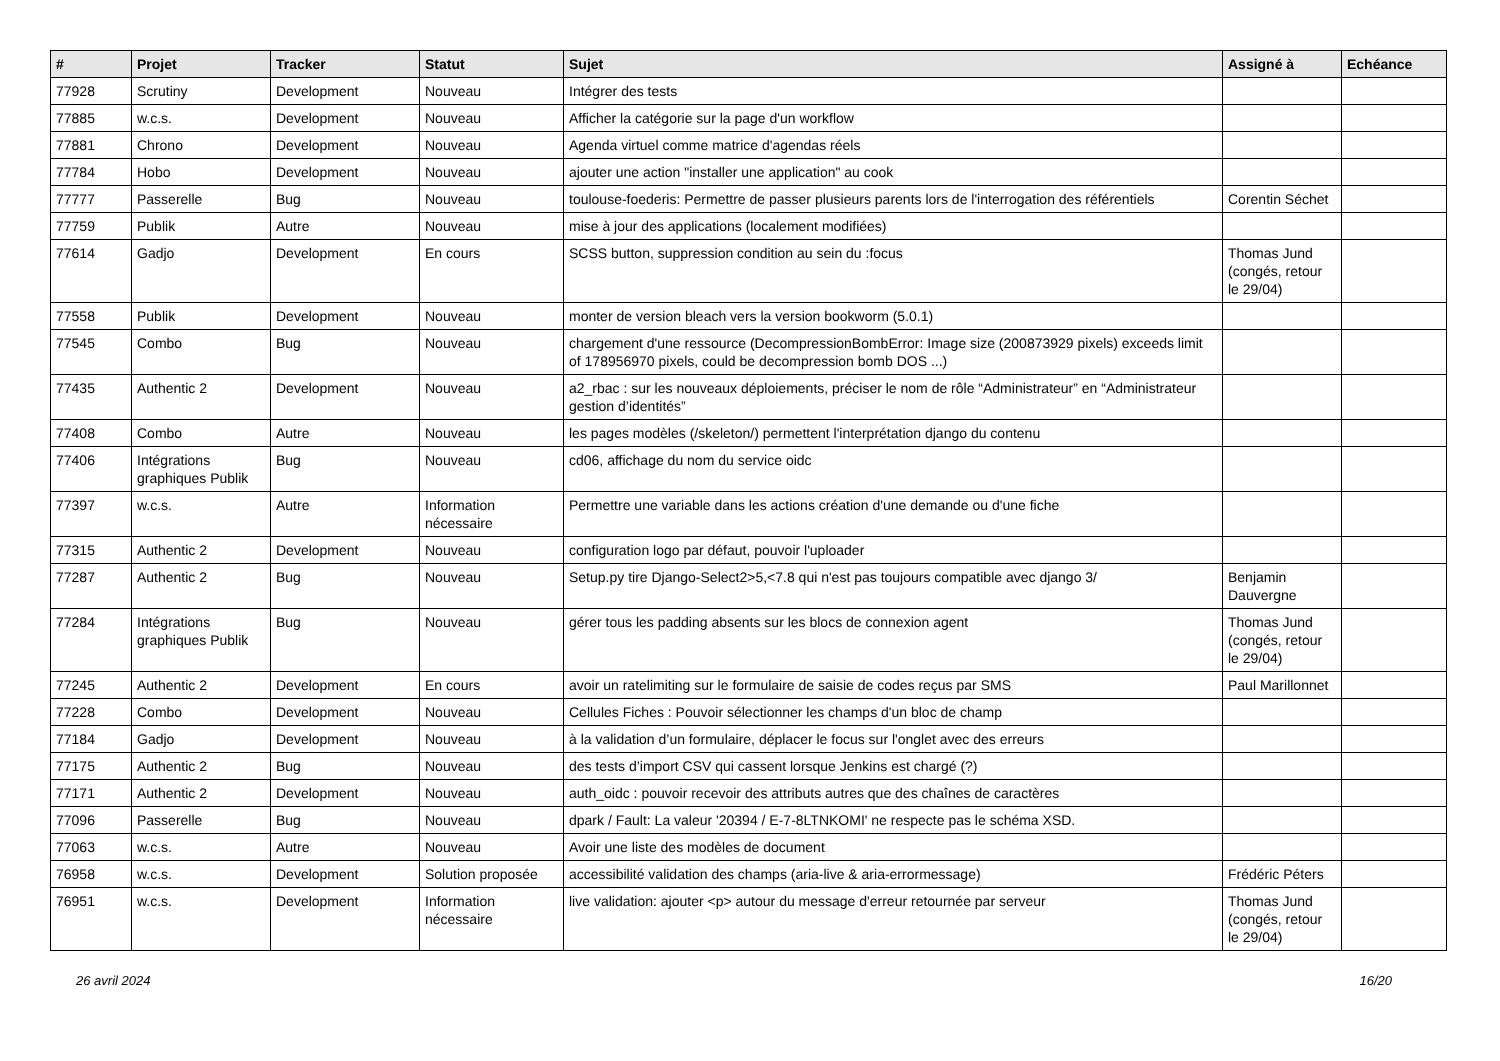| # | Projet | Tracker | Statut | Sujet | Assigné à | Echéance |
| --- | --- | --- | --- | --- | --- | --- |
| 77928 | Scrutiny | Development | Nouveau | Intégrer des tests | | |
| 77885 | w.c.s. | Development | Nouveau | Afficher la catégorie sur la page d'un workflow | | |
| 77881 | Chrono | Development | Nouveau | Agenda virtuel comme matrice d'agendas réels | | |
| 77784 | Hobo | Development | Nouveau | ajouter une action "installer une application" au cook | | |
| 77777 | Passerelle | Bug | Nouveau | toulouse-foederis: Permettre de passer plusieurs parents lors de l'interrogation des référentiels | Corentin Séchet | |
| 77759 | Publik | Autre | Nouveau | mise à jour des applications (localement modifiées) | | |
| 77614 | Gadjo | Development | En cours | SCSS button, suppression condition au sein du :focus | Thomas Jund (congés, retour le 29/04) | |
| 77558 | Publik | Development | Nouveau | monter de version bleach vers la version bookworm (5.0.1) | | |
| 77545 | Combo | Bug | Nouveau | chargement d'une ressource (DecompressionBombError: Image size (200873929 pixels) exceeds limit of 178956970 pixels, could be decompression bomb DOS ...) | | |
| 77435 | Authentic 2 | Development | Nouveau | a2_rbac : sur les nouveaux déploiements, préciser le nom de rôle “Administrateur” en “Administrateur gestion d’identités” | | |
| 77408 | Combo | Autre | Nouveau | les pages modèles (/skeleton/) permettent l'interprétation django du contenu | | |
| 77406 | Intégrations graphiques Publik | Bug | Nouveau | cd06, affichage du nom du service oidc | | |
| 77397 | w.c.s. | Autre | Information nécessaire | Permettre une variable dans les actions création d'une demande ou d'une fiche | | |
| 77315 | Authentic 2 | Development | Nouveau | configuration logo par défaut, pouvoir l'uploader | | |
| 77287 | Authentic 2 | Bug | Nouveau | Setup.py tire Django-Select2>5,<7.8 qui n'est pas toujours compatible avec django 3/ | Benjamin Dauvergne | |
| 77284 | Intégrations graphiques Publik | Bug | Nouveau | gérer tous les padding absents sur les blocs de connexion agent | Thomas Jund (congés, retour le 29/04) | |
| 77245 | Authentic 2 | Development | En cours | avoir un ratelimiting sur le formulaire de saisie de codes reçus par SMS | Paul Marillonnet | |
| 77228 | Combo | Development | Nouveau | Cellules Fiches : Pouvoir sélectionner les champs d'un bloc de champ | | |
| 77184 | Gadjo | Development | Nouveau | à la validation d’un formulaire, déplacer le focus sur l'onglet avec des erreurs | | |
| 77175 | Authentic 2 | Bug | Nouveau | des tests d’import CSV qui cassent lorsque Jenkins est chargé (?) | | |
| 77171 | Authentic 2 | Development | Nouveau | auth_oidc : pouvoir recevoir des attributs autres que des chaînes de caractères | | |
| 77096 | Passerelle | Bug | Nouveau | dpark / Fault: La valeur '20394 / E-7-8LTNKOMI' ne respecte pas le schéma XSD. | | |
| 77063 | w.c.s. | Autre | Nouveau | Avoir une liste des modèles de document | | |
| 76958 | w.c.s. | Development | Solution proposée | accessibilité validation des champs (aria-live & aria-errormessage) | Frédéric Péters | |
| 76951 | w.c.s. | Development | Information nécessaire | live validation: ajouter <p> autour du message d'erreur retournée par serveur | Thomas Jund (congés, retour le 29/04) | |
26 avril 2024 16/20